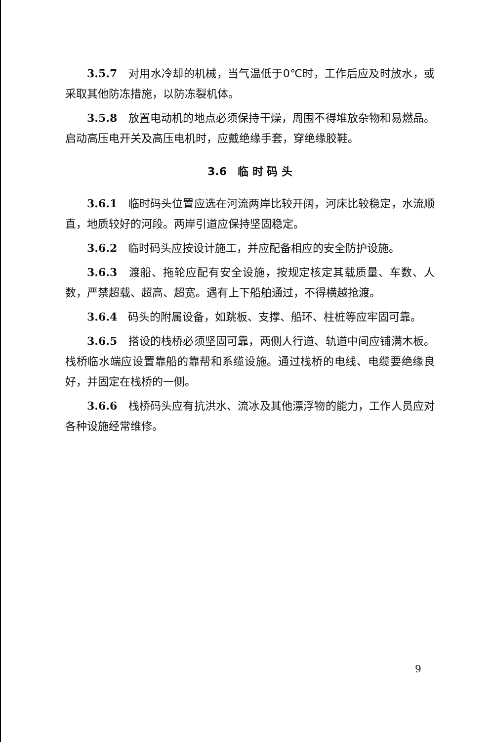3.5.7　对用水冷却的机械，当气温低于0℃时，工作后应及时放水，或采取其他防冻措施，以防冻裂机体。
3.5.8　放置电动机的地点必须保持干燥，周围不得堆放杂物和易燃品。启动高压电开关及高压电机时，应戴绝缘手套，穿绝缘胶鞋。
3.6　临 时 码 头
3.6.1　临时码头位置应选在河流两岸比较开阔，河床比较稳定，水流顺直，地质较好的河段。两岸引道应保持坚固稳定。
3.6.2　临时码头应按设计施工，并应配备相应的安全防护设施。
3.6.3　渡船、拖轮应配有安全设施，按规定核定其载质量、车数、人数，严禁超载、超高、超宽。遇有上下船舶通过，不得横越抢渡。
3.6.4　码头的附属设备，如跳板、支撑、船环、柱桩等应牢固可靠。
3.6.5　搭设的栈桥必须坚固可靠，两侧人行道、轨道中间应铺满木板。栈桥临水端应设置靠船的靠帮和系缆设施。通过栈桥的电线、电缆要绝缘良好，并固定在栈桥的一侧。
3.6.6　栈桥码头应有抗洪水、流冰及其他漂浮物的能力，工作人员应对各种设施经常维修。
9